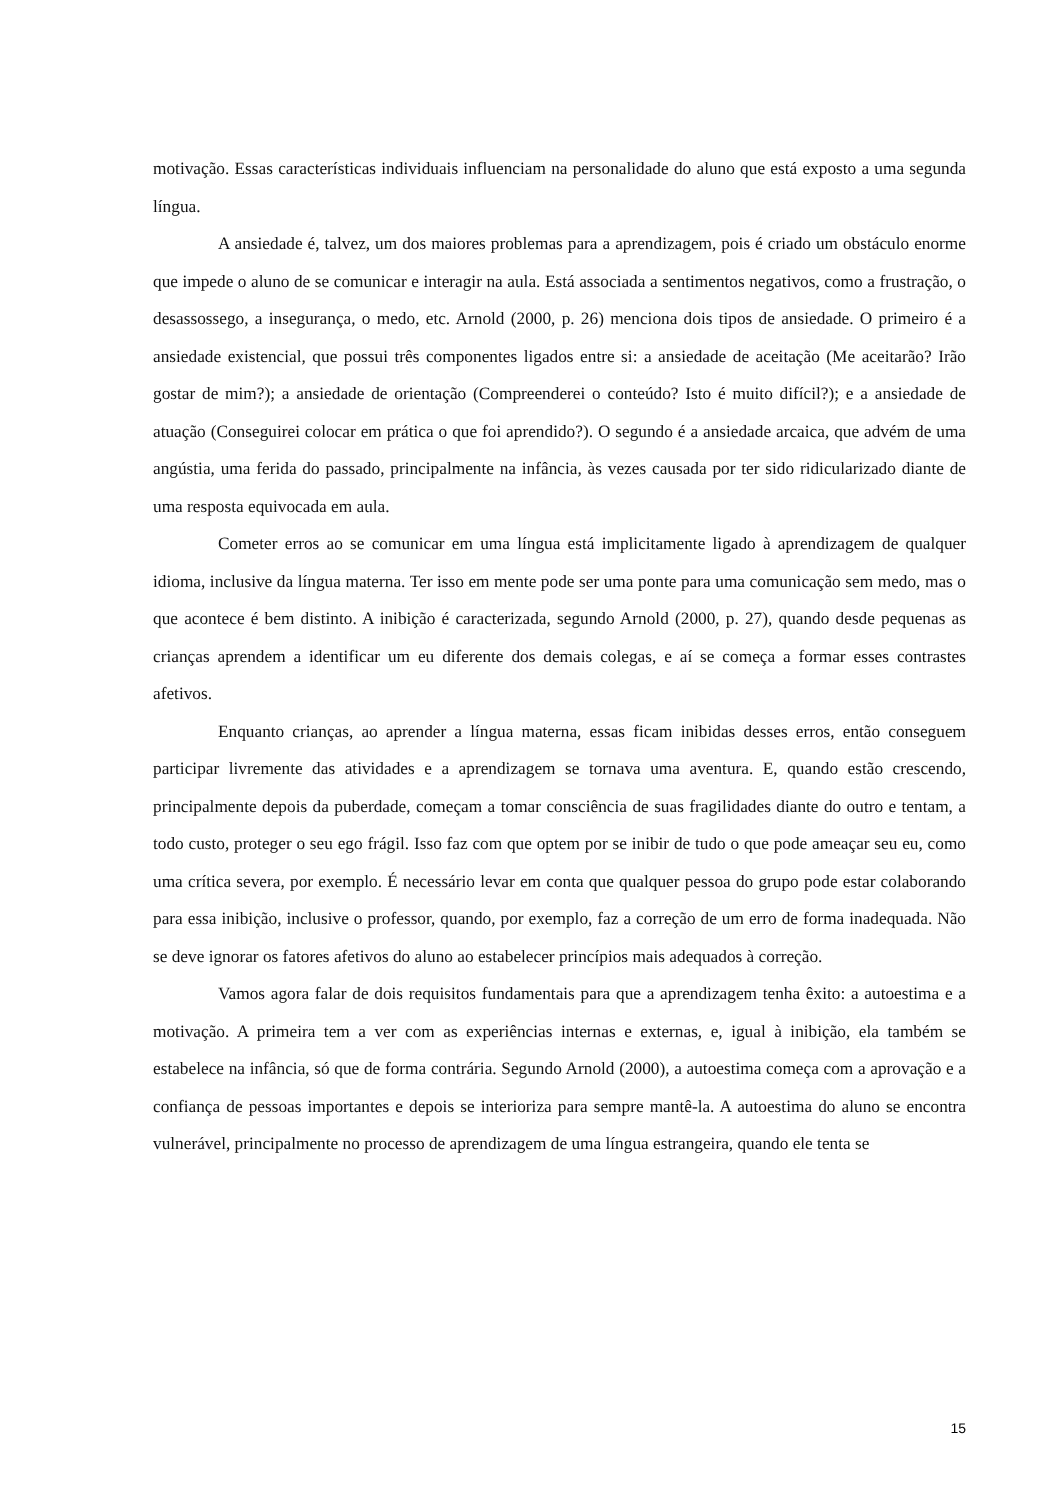motivação. Essas características individuais influenciam na personalidade do aluno que está exposto a uma segunda língua.
A ansiedade é, talvez, um dos maiores problemas para a aprendizagem, pois é criado um obstáculo enorme que impede o aluno de se comunicar e interagir na aula. Está associada a sentimentos negativos, como a frustração, o desassossego, a insegurança, o medo, etc. Arnold (2000, p. 26) menciona dois tipos de ansiedade. O primeiro é a ansiedade existencial, que possui três componentes ligados entre si: a ansiedade de aceitação (Me aceitarão? Irão gostar de mim?); a ansiedade de orientação (Compreenderei o conteúdo? Isto é muito difícil?); e a ansiedade de atuação (Conseguirei colocar em prática o que foi aprendido?). O segundo é a ansiedade arcaica, que advém de uma angústia, uma ferida do passado, principalmente na infância, às vezes causada por ter sido ridicularizado diante de uma resposta equivocada em aula.
Cometer erros ao se comunicar em uma língua está implicitamente ligado à aprendizagem de qualquer idioma, inclusive da língua materna. Ter isso em mente pode ser uma ponte para uma comunicação sem medo, mas o que acontece é bem distinto. A inibição é caracterizada, segundo Arnold (2000, p. 27), quando desde pequenas as crianças aprendem a identificar um eu diferente dos demais colegas, e aí se começa a formar esses contrastes afetivos.
Enquanto crianças, ao aprender a língua materna, essas ficam inibidas desses erros, então conseguem participar livremente das atividades e a aprendizagem se tornava uma aventura. E, quando estão crescendo, principalmente depois da puberdade, começam a tomar consciência de suas fragilidades diante do outro e tentam, a todo custo, proteger o seu ego frágil. Isso faz com que optem por se inibir de tudo o que pode ameaçar seu eu, como uma crítica severa, por exemplo. É necessário levar em conta que qualquer pessoa do grupo pode estar colaborando para essa inibição, inclusive o professor, quando, por exemplo, faz a correção de um erro de forma inadequada. Não se deve ignorar os fatores afetivos do aluno ao estabelecer princípios mais adequados à correção.
Vamos agora falar de dois requisitos fundamentais para que a aprendizagem tenha êxito: a autoestima e a motivação. A primeira tem a ver com as experiências internas e externas, e, igual à inibição, ela também se estabelece na infância, só que de forma contrária. Segundo Arnold (2000), a autoestima começa com a aprovação e a confiança de pessoas importantes e depois se interioriza para sempre mantê-la. A autoestima do aluno se encontra vulnerável, principalmente no processo de aprendizagem de uma língua estrangeira, quando ele tenta se
15